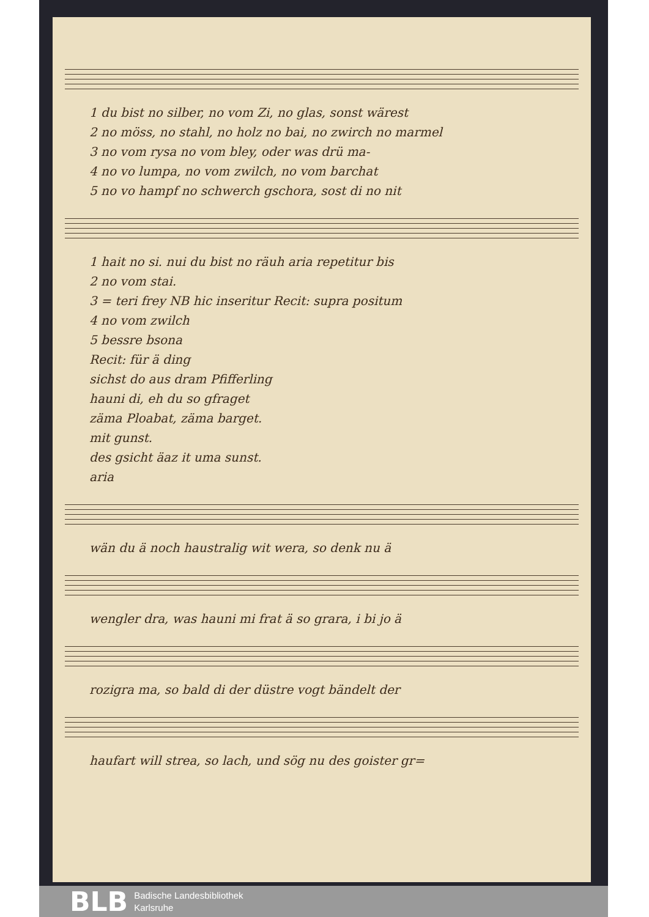1 du bist no silber, no vom Zi, no glas, sonst wärest
2 no möss, no stahl, no holz no bai, no zwirch no marmel
3 no vom rysa no vom bley, oder was drü ma-
4 no vo lumpa, no vom zwilch, no vom barchat
5 no vo hampf no schwerch gschora, sost di no nit
1 hait no si. nui du bist no räuh aria repetitur bis
2 no vom stai.
3 = teri frey NB hic inseritur Recit: supra positum
4 no vom zwilch
5 bessre bsona
Recit: für ä ding
sichst do aus dram Pfifferling
hauni di, eh du so gfraget
zäma Ploabat, zäma barget.
mit gunst.
des gsicht äaz it uma sunst.
aria
wän du ä noch haustralig wit wera, so denk nu ä
wengler dra, was hauni mi frat ä so grara, i bi jo ä
rozigra ma, so bald di der düstre vogt bändelt der
haufart will strea, so lach, und sög nu des goister gr=
BLB
Badische Landesbibliothek
Karlsruhe